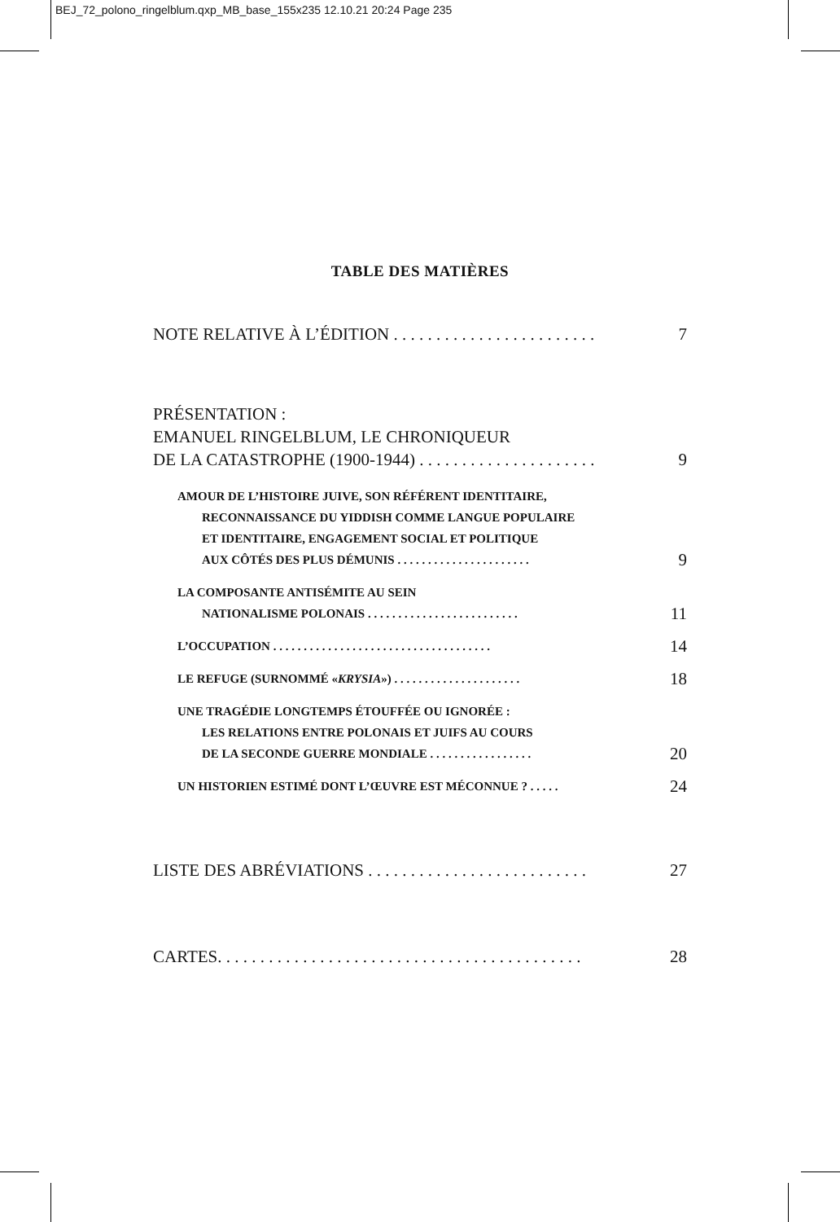BEJ_72_polono_ringelblum.qxp_MB_base_155x235 12.10.21 20:24 Page 235
TABLE DES MATIÈRES
NOTE RELATIVE À L’ÉDITION . . . . . . . . . . . . . . . . . . . . . . . . 7
PRÉSENTATION :
EMANUEL RINGELBLUM, LE CHRONIQUEUR
DE LA CATASTROPHE (1900-1944) . . . . . . . . . . . . . . . . . . . . . 9
AMOUR DE L’HISTOIRE JUIVE, SON RÉFÉRENT IDENTITAIRE,
RECONNAISSANCE DU YIDDISH COMME LANGUE POPULAIRE
ET IDENTITAIRE, ENGAGEMENT SOCIAL ET POLITIQUE
AUX CÔTÉS DES PLUS DÉMUNIS . . . . . . . . . . . . . . . . . . . . . . 9
LA COMPOSANTE ANTISÉMITE AU SEIN
NATIONALISME POLONAIS . . . . . . . . . . . . . . . . . . . . . . . . . 11
L’OCCUPATION . . . . . . . . . . . . . . . . . . . . . . . . . . . . . . . . . . . . 14
LE REFUGE (SURNOMMÉ «KRYSIA») . . . . . . . . . . . . . . . . . . . . . 18
UNE TRAGÉDIE LONGTEMPS ÉTOUFFÉE OU IGNORÉE :
LES RELATIONS ENTRE POLONAIS ET JUIFS AU COURS
DE LA SECONDE GUERRE MONDIALE . . . . . . . . . . . . . . . . . 20
UN HISTORIEN ESTIMÉ DONT L’ŒUVRE EST MÉCONNUE ? . . . . . 24
LISTE DES ABRÉVIATIONS . . . . . . . . . . . . . . . . . . . . . . . . . . 27
CARTES. . . . . . . . . . . . . . . . . . . . . . . . . . . . . . . . . . . . . . . . . . . 28